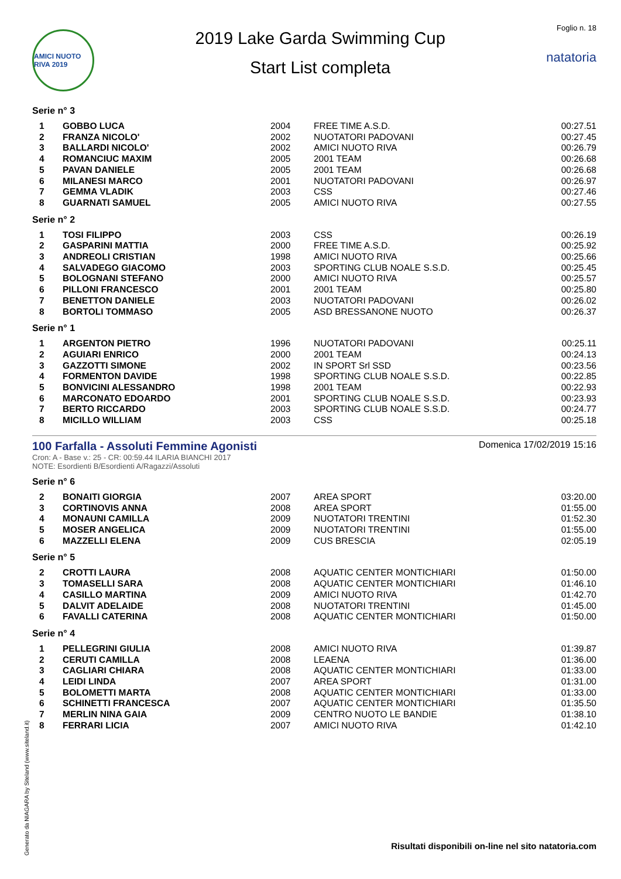AMICI NUOTO RIVA 2019
2019 Lake Garda Swimming Cup
Start List completa
Foglio n. 18
natatoria
Serie n° 3
| 1 | GOBBO LUCA | 2004 | FREE TIME A.S.D. | 00:27.51 |
| 2 | FRANZA NICOLO' | 2002 | NUOTATORI PADOVANI | 00:27.45 |
| 3 | BALLARDI NICOLO' | 2002 | AMICI NUOTO RIVA | 00:26.79 |
| 4 | ROMANCIUC MAXIM | 2005 | 2001 TEAM | 00:26.68 |
| 5 | PAVAN DANIELE | 2005 | 2001 TEAM | 00:26.68 |
| 6 | MILANESI MARCO | 2001 | NUOTATORI PADOVANI | 00:26.97 |
| 7 | GEMMA VLADIK | 2003 | CSS | 00:27.46 |
| 8 | GUARNATI SAMUEL | 2005 | AMICI NUOTO RIVA | 00:27.55 |
Serie n° 2
| 1 | TOSI FILIPPO | 2003 | CSS | 00:26.19 |
| 2 | GASPARINI MATTIA | 2000 | FREE TIME A.S.D. | 00:25.92 |
| 3 | ANDREOLI CRISTIAN | 1998 | AMICI NUOTO RIVA | 00:25.66 |
| 4 | SALVADEGO GIACOMO | 2003 | SPORTING CLUB NOALE S.S.D. | 00:25.45 |
| 5 | BOLOGNANI STEFANO | 2000 | AMICI NUOTO RIVA | 00:25.57 |
| 6 | PILLONI FRANCESCO | 2001 | 2001 TEAM | 00:25.80 |
| 7 | BENETTON DANIELE | 2003 | NUOTATORI PADOVANI | 00:26.02 |
| 8 | BORTOLI TOMMASO | 2005 | ASD BRESSANONE NUOTO | 00:26.37 |
Serie n° 1
| 1 | ARGENTON PIETRO | 1996 | NUOTATORI PADOVANI | 00:25.11 |
| 2 | AGUIARI ENRICO | 2000 | 2001 TEAM | 00:24.13 |
| 3 | GAZZOTTI SIMONE | 2002 | IN SPORT Srl SSD | 00:23.56 |
| 4 | FORMENTON DAVIDE | 1998 | SPORTING CLUB NOALE S.S.D. | 00:22.85 |
| 5 | BONVICINI ALESSANDRO | 1998 | 2001 TEAM | 00:22.93 |
| 6 | MARCONATO EDOARDO | 2001 | SPORTING CLUB NOALE S.S.D. | 00:23.93 |
| 7 | BERTO RICCARDO | 2003 | SPORTING CLUB NOALE S.S.D. | 00:24.77 |
| 8 | MICILLO WILLIAM | 2003 | CSS | 00:25.18 |
100 Farfalla - Assoluti Femmine Agonisti
Cron: A - Base v.: 25 - CR: 00:59.44 ILARIA BIANCHI 2017
NOTE: Esordienti B/Esordienti A/Ragazzi/Assoluti
Domenica 17/02/2019 15:16
Serie n° 6
| 2 | BONAITI GIORGIA | 2007 | AREA SPORT | 03:20.00 |
| 3 | CORTINOVIS ANNA | 2008 | AREA SPORT | 01:55.00 |
| 4 | MONAUNI CAMILLA | 2009 | NUOTATORI TRENTINI | 01:52.30 |
| 5 | MOSER ANGELICA | 2009 | NUOTATORI TRENTINI | 01:55.00 |
| 6 | MAZZELLI ELENA | 2009 | CUS BRESCIA | 02:05.19 |
Serie n° 5
| 2 | CROTTI LAURA | 2008 | AQUATIC CENTER MONTICHIARI | 01:50.00 |
| 3 | TOMASELLI SARA | 2008 | AQUATIC CENTER MONTICHIARI | 01:46.10 |
| 4 | CASILLO MARTINA | 2009 | AMICI NUOTO RIVA | 01:42.70 |
| 5 | DALVIT ADELAIDE | 2008 | NUOTATORI TRENTINI | 01:45.00 |
| 6 | FAVALLI CATERINA | 2008 | AQUATIC CENTER MONTICHIARI | 01:50.00 |
Serie n° 4
| 1 | PELLEGRINI GIULIA | 2008 | AMICI NUOTO RIVA | 01:39.87 |
| 2 | CERUTI CAMILLA | 2008 | LEAENA | 01:36.00 |
| 3 | CAGLIARI CHIARA | 2008 | AQUATIC CENTER MONTICHIARI | 01:33.00 |
| 4 | LEIDI LINDA | 2007 | AREA SPORT | 01:31.00 |
| 5 | BOLOMETTI MARTA | 2008 | AQUATIC CENTER MONTICHIARI | 01:33.00 |
| 6 | SCHINETTI FRANCESCA | 2007 | AQUATIC CENTER MONTICHIARI | 01:35.50 |
| 7 | MERLIN NINA GAIA | 2009 | CENTRO NUOTO LE BANDIE | 01:38.10 |
| 8 | FERRARI LICIA | 2007 | AMICI NUOTO RIVA | 01:42.10 |
Generato da NIAGARA by Siteland (www.siteland.it)
Risultati disponibili on-line nel sito natatoria.com